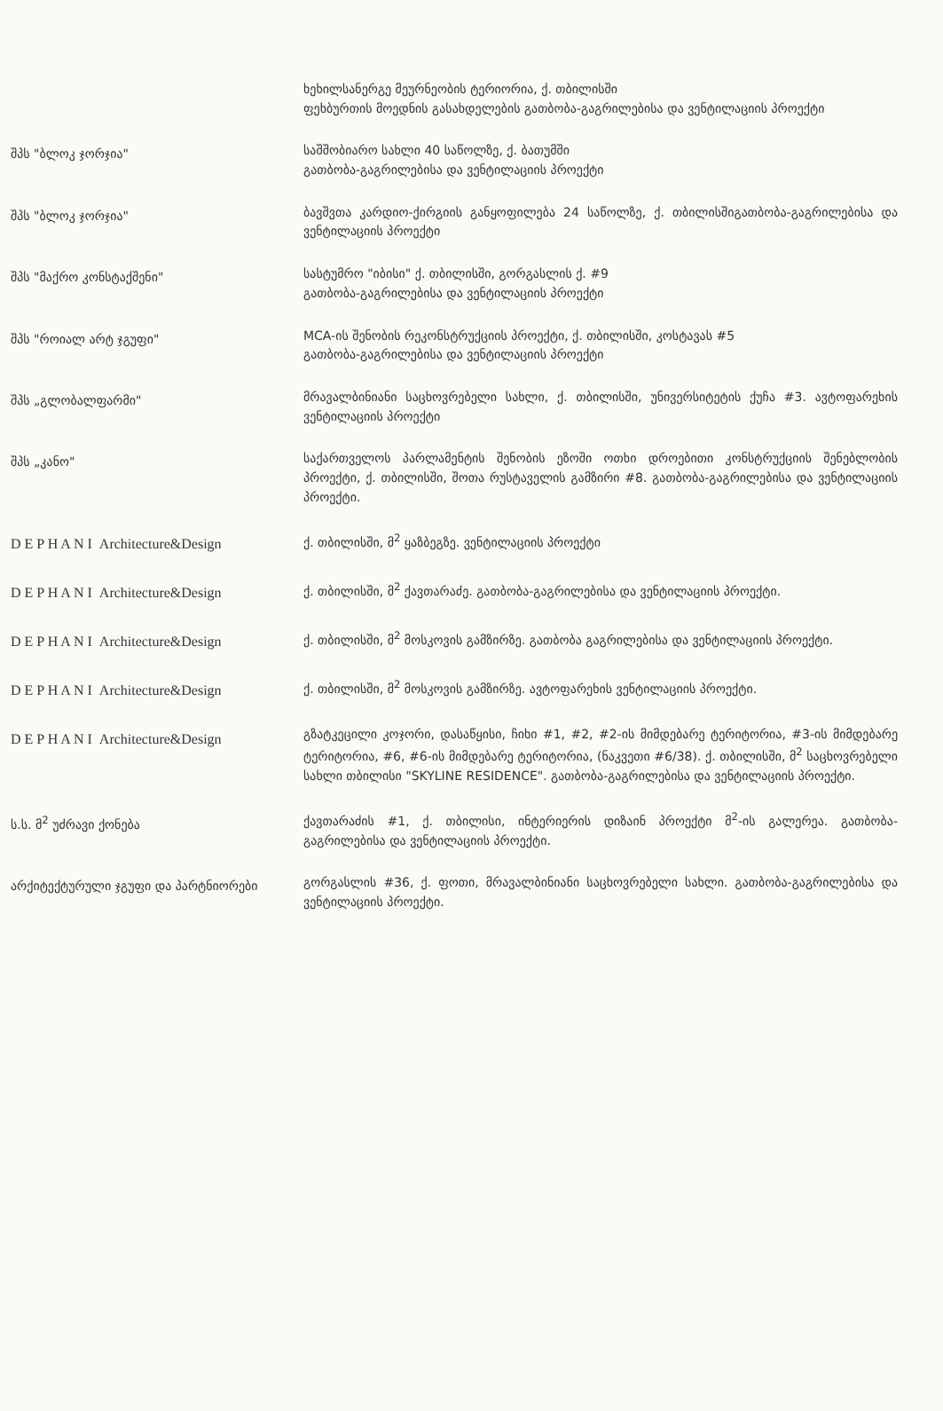| | ხეხილსანერგე მეურნეობის ტერიორია, ქ. თბილისში ფეხბურთის მოედნის გასახდელების გათბობა-გაგრილებისა და ვენტილაციის პროექტი |
| შპს "ბლოკ ჯორჯია" | საშშობიარო სახლი 40 საწოლზე, ქ. ბათუმში გათბობა-გაგრილებისა და ვენტილაციის პროექტი |
| შპს "ბლოკ ჯორჯია" | ბავშვთა კარდიო-ქირგიის განყოფილება 24 საწოლზე, ქ. თბილისშიგათბობა-გაგრილებისა და ვენტილაციის პროექტი |
| შპს "მაქრო კონსტაქშენი" | სასტუმრო "იბისი" ქ. თბილისში, გორგასლის ქ. #9 გათბობა-გაგრილებისა და ვენტილაციის პროექტი |
| შპს "როიალ არტ ჯგუფი" | MCA-ის შენობის რეკონსტრუქციის პროექტი, ქ. თბილისში, კოსტავას #5 გათბობა-გაგრილებისა და ვენტილაციის პროექტი |
| შპს „გლობალფარმი" | მრავალბინიანი საცხოვრებელი სახლი, ქ. თბილისში, უნივერსიტეტის ქუჩა #3. ავტოფარეხის ვენტილაციის პროექტი |
| შპს „კანო" | საქართველოს პარლამენტის შენობის ეზოში ოთხი დროებითი კონსტრუქციის შენებლობის პროექტი, ქ. თბილისში, შოთა რუსტაველის გამზირი #8. გათბობა-გაგრილებისა და ვენტილაციის პროექტი. |
| D E P H A N I Architecture&Design | ქ. თბილისში, მ<sup>2</sup> ყაზბეგზე. ვენტილაციის პროექტი |
| D E P H A N I Architecture&Design | ქ. თბილისში, მ<sup>2</sup> ქავთარაძე. გათბობა-გაგრილებისა და ვენტილაციის პროექტი. |
| D E P H A N I Architecture&Design | ქ. თბილისში, მ<sup>2</sup> მოსკოვის გამზირზე. გათბობა გაგრილებისა და ვენტილაციის პროექტი. |
| D E P H A N I Architecture&Design | ქ. თბილისში, მ<sup>2</sup> მოსკოვის გამზირზე. ავტოფარეხის ვენტილაციის პროექტი. |
| D E P H A N I Architecture&Design | გზატკეცილი კოჯორი, დასაწყისი, ჩიხი #1, #2, #2-ის მიმდებარე ტერიტორია, #3-ის მიმდებარე ტერიტორია, #6, #6-ის მიმდებარე ტერიტორია, (ნაკვეთი #6/38). ქ. თბილისში, მ<sup>2</sup> საცხოვრებელი სახლი თბილისი "SKYLINE RESIDENCE". გათბობა-გაგრილებისა და ვენტილაციის პროექტი. |
| ს.ს. მ<sup>2</sup> უძრავი ქონება | ქავთარაძის #1, ქ. თბილისი, ინტერიერის დიზაინ პროექტი მ<sup>2</sup>-ის გალერეა. გათბობა-გაგრილებისა და ვენტილაციის პროექტი. |
| არქიტექტურული ჯგუფი და პარტნიორები | გორგასლის #36, ქ. ფოთი, მრავალბინიანი საცხოვრებელი სახლი. გათბობა-გაგრილებისა და ვენტილაციის პროექტი. |